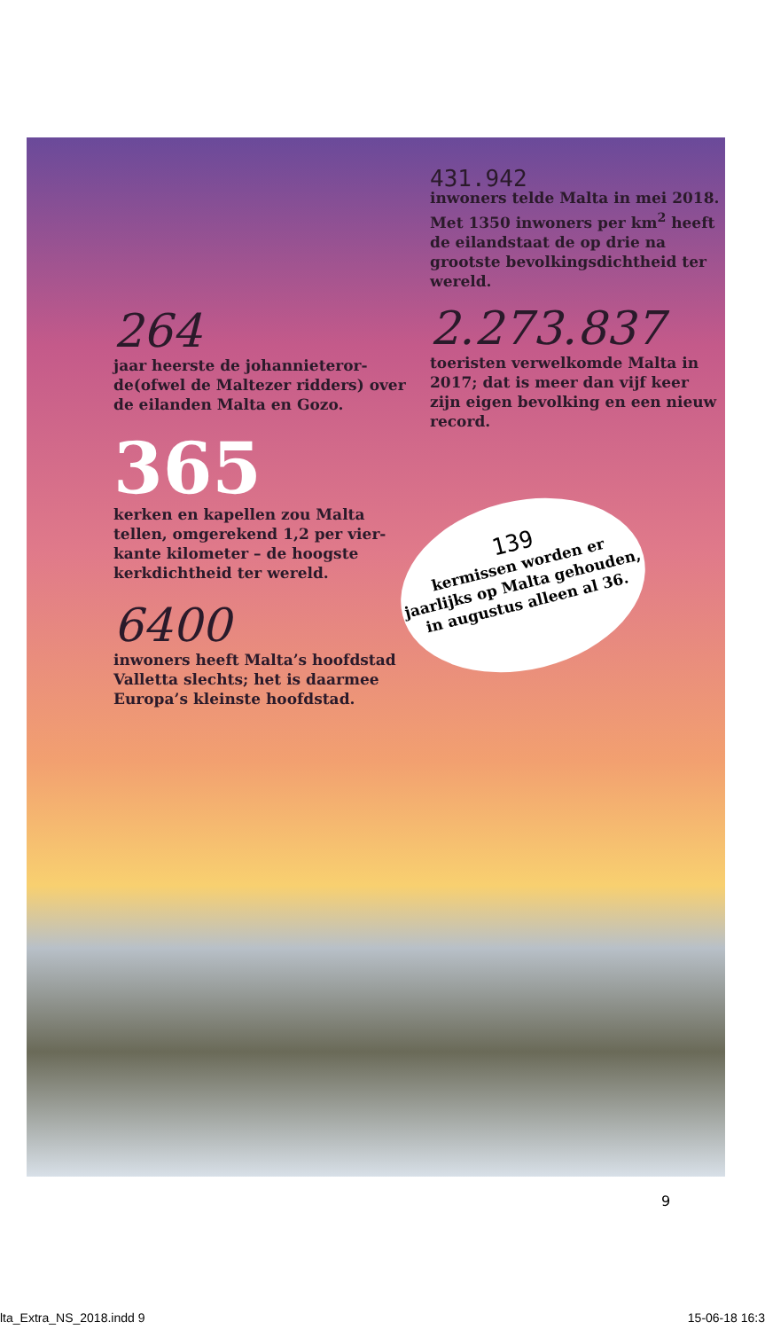264
jaar heerste de johannieteror­de(ofwel de Maltezer ridders) over de eilanden Malta en Gozo.
365
kerken en kapellen zou Malta tellen, omgerekend 1,2 per vier­kante kilometer – de hoogste kerkdichtheid ter wereld.
6400
inwoners heeft Malta’s hoofd­stad Valletta slechts; het is daarmee Europa’s kleinste hoofdstad.
431.942
inwoners telde Malta in mei 2018. Met 1350 inwoners per km<sup>2</sup> heeft de eilandstaat de op drie na grootste bevolkings­dichtheid ter wereld.
2.273.837
toeristen verwelkomde Malta in 2017; dat is meer dan vijf keer zijn eigen bevolking en een nieuw record.
139
kermissen worden er jaarlijks op Malta gehouden, in augustus alleen al 36.
9
lta_Extra_NS_2018.indd 9 15-06-18 16:3